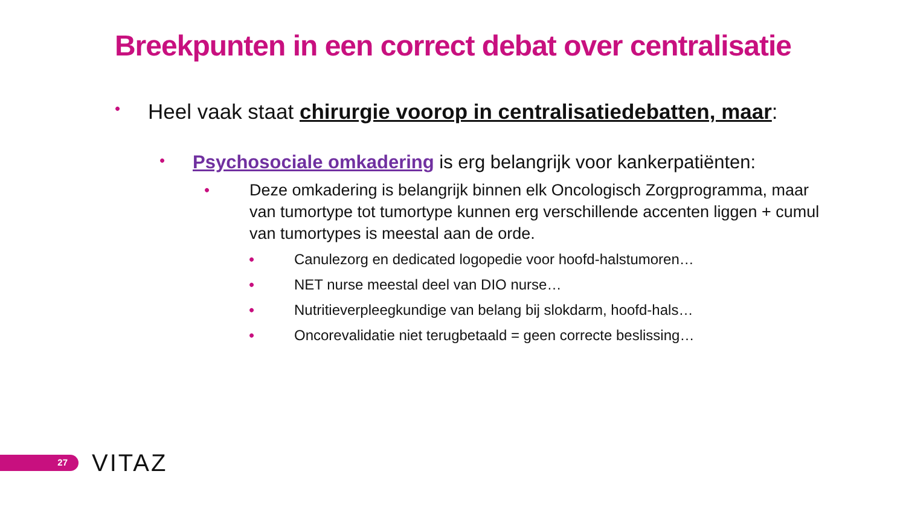Breekpunten in een correct debat over centralisatie
• Heel vaak staat chirurgie voorop in centralisatiedebatten, maar:
• Psychosociale omkadering is erg belangrijk voor kankerpatiënten:
• Deze omkadering is belangrijk binnen elk Oncologisch Zorgprogramma, maar van tumortype tot tumortype kunnen erg verschillende accenten liggen + cumul van tumortypes is meestal aan de orde.
• Canulezorg en dedicated logopedie voor hoofd-halstumoren…
• NET nurse meestal deel van DIO nurse…
• Nutritieverpleegkundige van belang bij slokdarm, hoofd-hals…
• Oncorevalidatie niet terugbetaald = geen correcte beslissing…
27 VITAZ